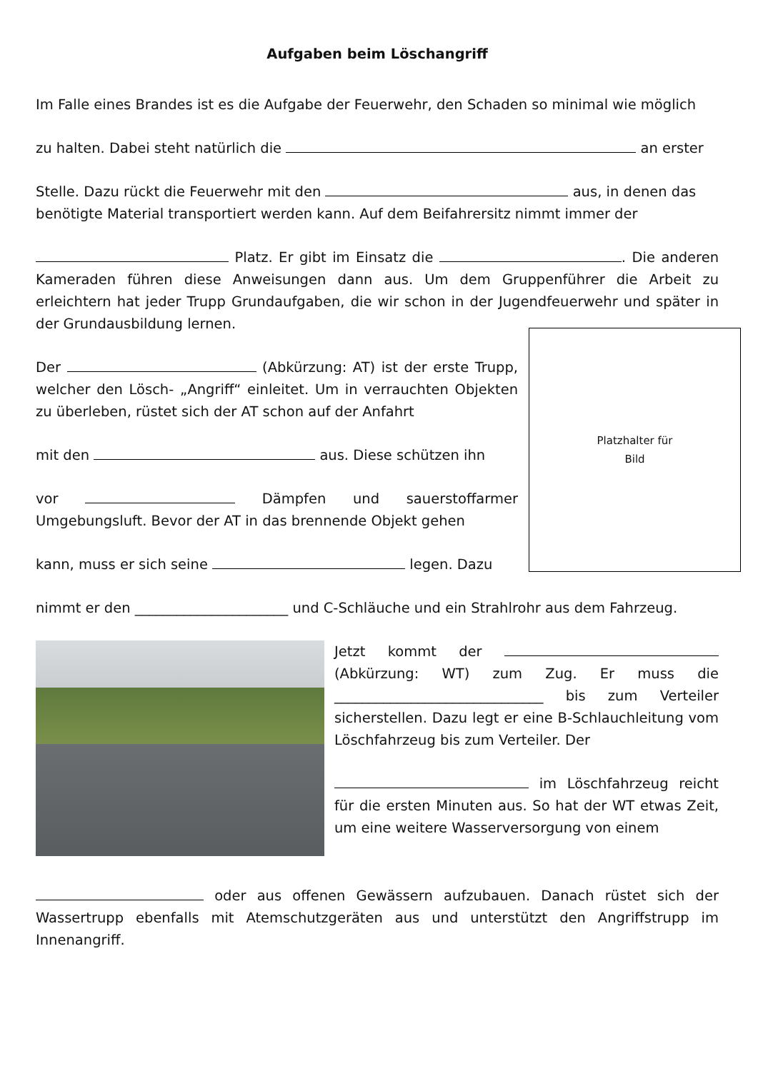Aufgaben beim Löschangriff
Im Falle eines Brandes ist es die Aufgabe der Feuerwehr, den Schaden so minimal wie möglich
zu halten. Dabei steht natürlich die an erster
Stelle. Dazu rückt die Feuerwehr mit den aus, in denen das benötigte Material transportiert werden kann. Auf dem Beifahrersitz nimmt immer der
Platz. Er gibt im Einsatz die . Die anderen Kameraden führen diese Anweisungen dann aus. Um dem Gruppenführer die Arbeit zu erleichtern hat jeder Trupp Grundaufgaben, die wir schon in der Jugendfeuerwehr und später in der Grundausbildung lernen.
Der (Abkürzung: AT) ist der erste Trupp, welcher den Lösch- „Angriff“ einleitet. Um in verrauchten Objekten zu überleben, rüstet sich der AT schon auf der Anfahrt
mit den aus. Diese schützen ihn
vor Dämpfen und sauerstoffarmer Umgebungsluft. Bevor der AT in das brennende Objekt gehen
kann, muss er sich seine legen. Dazu
Platzhalter für
Bild
nimmt er den ______________________ und C-Schläuche und ein Strahlrohr aus dem Fahrzeug.
Jetzt kommt der (Abkürzung: WT) zum Zug. Er muss die ______________________________ bis zum Verteiler sicherstellen. Dazu legt er eine B-Schlauchleitung vom Löschfahrzeug bis zum Verteiler. Der
im Löschfahrzeug reicht für die ersten Minuten aus. So hat der WT etwas Zeit, um eine weitere Wasserversorgung von einem
oder aus offenen Gewässern aufzubauen. Danach rüstet sich der Wassertrupp ebenfalls mit Atemschutzgeräten aus und unterstützt den Angriffstrupp im Innenangriff.